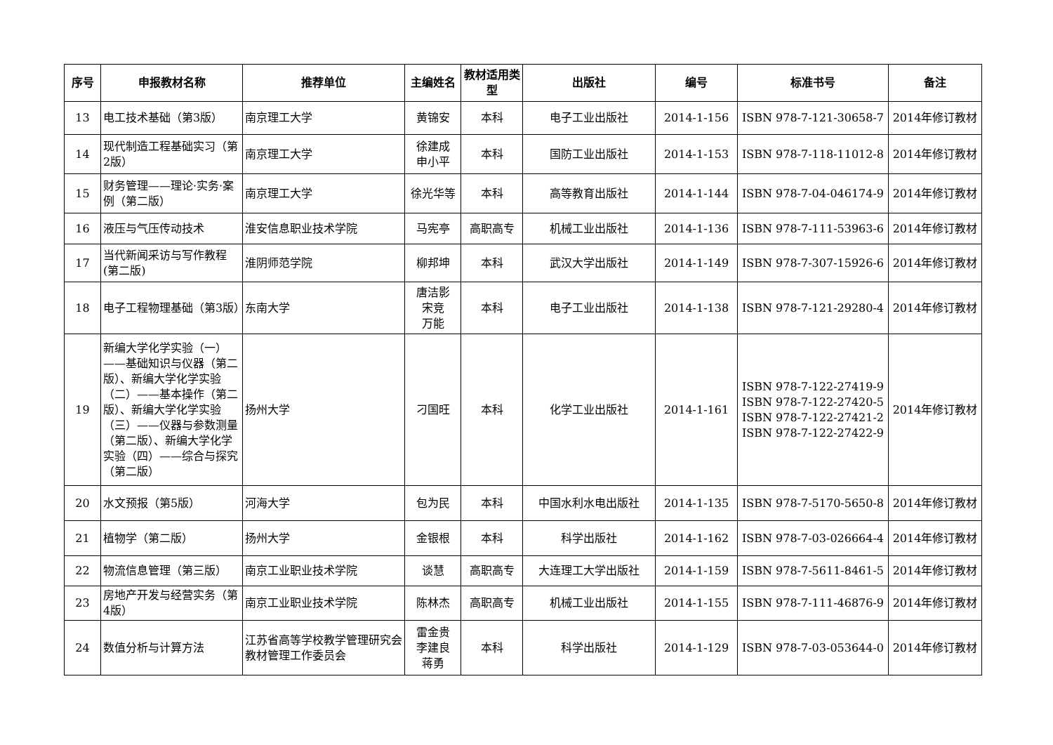| 序号 | 申报教材名称 | 推荐单位 | 主编姓名 | 教材适用类型 | 出版社 | 编号 | 标准书号 | 备注 |
| --- | --- | --- | --- | --- | --- | --- | --- | --- |
| 13 | 电工技术基础（第3版） | 南京理工大学 | 黄锦安 | 本科 | 电子工业出版社 | 2014-1-156 | ISBN 978-7-121-30658-7 | 2014年修订教材 |
| 14 | 现代制造工程基础实习（第2版） | 南京理工大学 | 徐建成 申小平 | 本科 | 国防工业出版社 | 2014-1-153 | ISBN 978-7-118-11012-8 | 2014年修订教材 |
| 15 | 财务管理——理论·实务·案例（第二版） | 南京理工大学 | 徐光华等 | 本科 | 高等教育出版社 | 2014-1-144 | ISBN 978-7-04-046174-9 | 2014年修订教材 |
| 16 | 液压与气压传动技术 | 淮安信息职业技术学院 | 马宪亭 | 高职高专 | 机械工业出版社 | 2014-1-136 | ISBN 978-7-111-53963-6 | 2014年修订教材 |
| 17 | 当代新闻采访与写作教程(第二版) | 淮阴师范学院 | 柳邦坤 | 本科 | 武汉大学出版社 | 2014-1-149 | ISBN 978-7-307-15926-6 | 2014年修订教材 |
| 18 | 电子工程物理基础（第3版） | 东南大学 | 唐洁影 宋竞 万能 | 本科 | 电子工业出版社 | 2014-1-138 | ISBN 978-7-121-29280-4 | 2014年修订教材 |
| 19 | 新编大学化学实验（一）——基础知识与仪器（第二版）、新编大学化学实验（二）——基本操作（第二版）、新编大学化学实验（三）——仪器与参数测量（第二版）、新编大学化学实验（四）——综合与探究（第二版） | 扬州大学 | 刁国旺 | 本科 | 化学工业出版社 | 2014-1-161 | ISBN 978-7-122-27419-9 ISBN 978-7-122-27420-5 ISBN 978-7-122-27421-2 ISBN 978-7-122-27422-9 | 2014年修订教材 |
| 20 | 水文预报（第5版） | 河海大学 | 包为民 | 本科 | 中国水利水电出版社 | 2014-1-135 | ISBN 978-7-5170-5650-8 | 2014年修订教材 |
| 21 | 植物学（第二版） | 扬州大学 | 金银根 | 本科 | 科学出版社 | 2014-1-162 | ISBN 978-7-03-026664-4 | 2014年修订教材 |
| 22 | 物流信息管理（第三版） | 南京工业职业技术学院 | 谈慧 | 高职高专 | 大连理工大学出版社 | 2014-1-159 | ISBN 978-7-5611-8461-5 | 2014年修订教材 |
| 23 | 房地产开发与经营实务（第4版） | 南京工业职业技术学院 | 陈林杰 | 高职高专 | 机械工业出版社 | 2014-1-155 | ISBN 978-7-111-46876-9 | 2014年修订教材 |
| 24 | 数值分析与计算方法 | 江苏省高等学校教学管理研究会教材管理工作委员会 | 雷金贵 李建良 蒋勇 | 本科 | 科学出版社 | 2014-1-129 | ISBN 978-7-03-053644-0 | 2014年修订教材 |